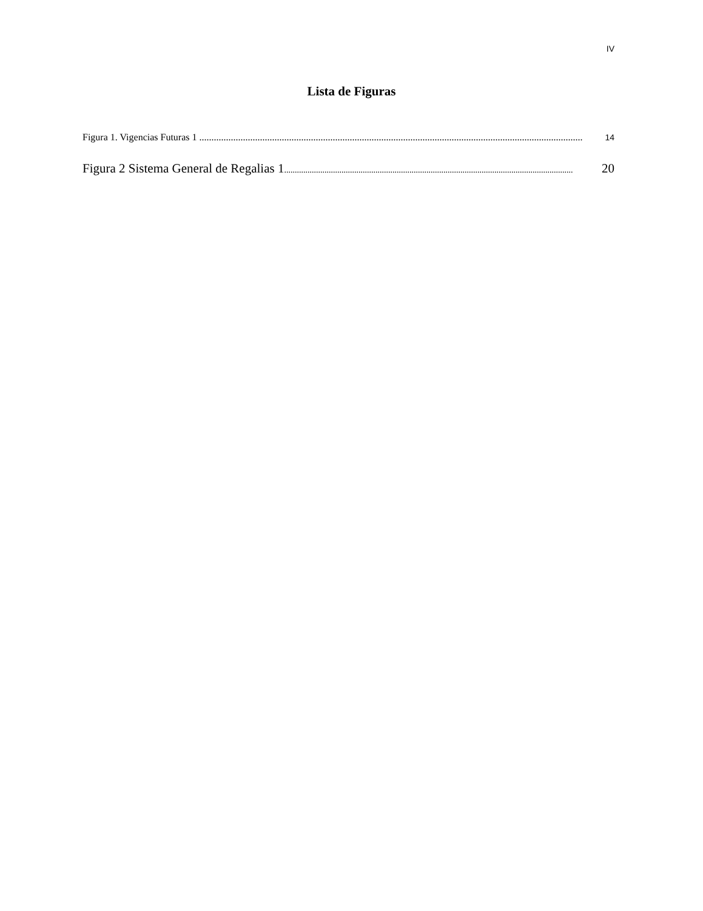IV
Lista de Figuras
Figura 1. Vigencias Futuras 1 .............................................................................................................................................................. 14
Figura 2 Sistema General de Regalias 1........................................................................................................................................ 20